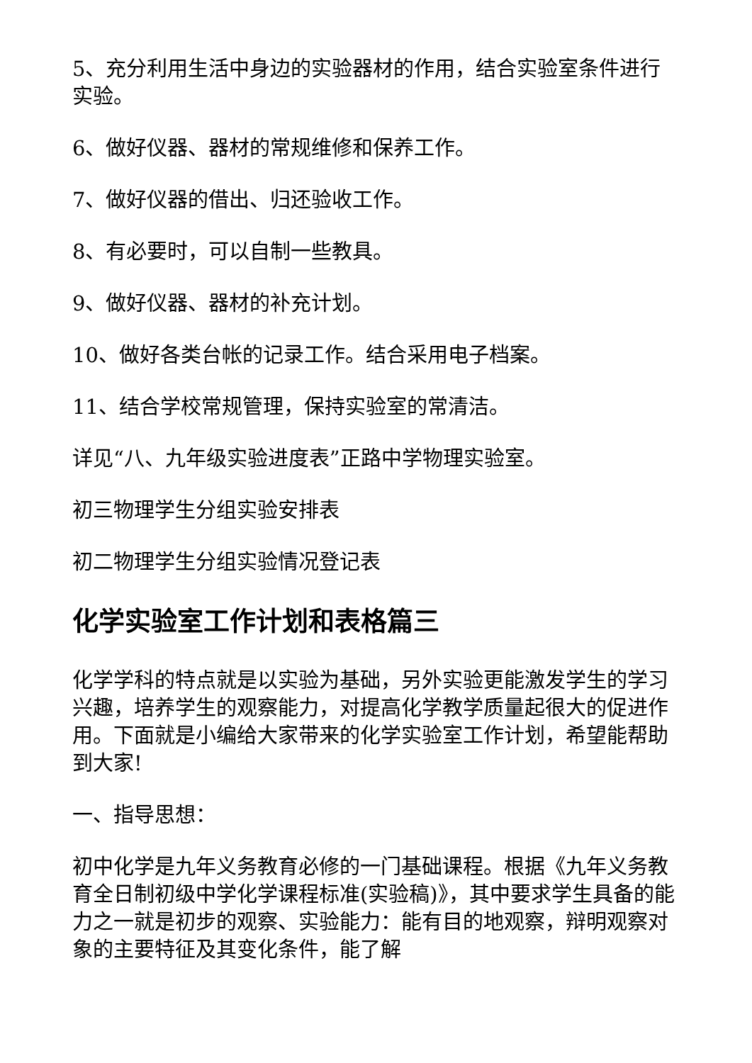5、充分利用生活中身边的实验器材的作用，结合实验室条件进行实验。
6、做好仪器、器材的常规维修和保养工作。
7、做好仪器的借出、归还验收工作。
8、有必要时，可以自制一些教具。
9、做好仪器、器材的补充计划。
10、做好各类台帐的记录工作。结合采用电子档案。
11、结合学校常规管理，保持实验室的常清洁。
详见“八、九年级实验进度表”正路中学物理实验室。
初三物理学生分组实验安排表
初二物理学生分组实验情况登记表
化学实验室工作计划和表格篇三
化学学科的特点就是以实验为基础，另外实验更能激发学生的学习兴趣，培养学生的观察能力，对提高化学教学质量起很大的促进作用。下面就是小编给大家带来的化学实验室工作计划，希望能帮助到大家!
一、指导思想：
初中化学是九年义务教育必修的一门基础课程。根据《九年义务教育全日制初级中学化学课程标准(实验稿)》，其中要求学生具备的能力之一就是初步的观察、实验能力：能有目的地观察，辩明观察对象的主要特征及其变化条件，能了解